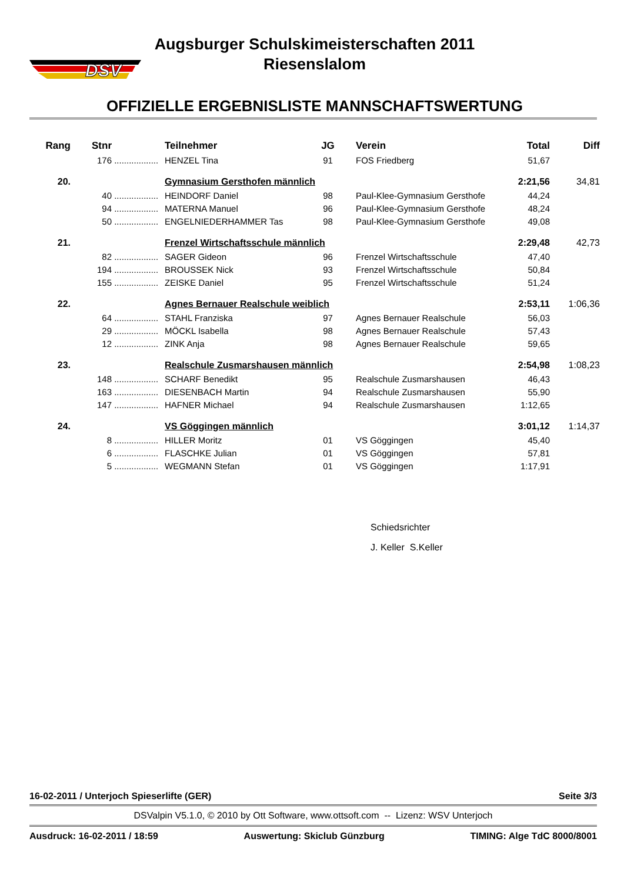DSV
Augsburger Schulskimeisterschaften 2011
Riesenslalom
OFFIZIELLE ERGEBNISLISTE MANNSCHAFTSWERTUNG
| Rang | Stnr | | Teilnehmer | JG | Verein | Total | Diff |
| --- | --- | --- | --- | --- | --- | --- | --- |
| | 176 | .................. | HENZEL Tina | 91 | FOS Friedberg | 51,67 | |
| 20. | | | Gymnasium Gersthofen männlich | | | 2:21,56 | 34,81 |
| | 40 | .................. | HEINDORF Daniel | 98 | Paul-Klee-Gymnasium Gersthofe | 44,24 | |
| | 94 | .................. | MATERNA Manuel | 96 | Paul-Klee-Gymnasium Gersthofe | 48,24 | |
| | 50 | .................. | ENGELNIEDERHAMMER Tas | 98 | Paul-Klee-Gymnasium Gersthofe | 49,08 | |
| 21. | | | Frenzel Wirtschaftsschule männlich | | | 2:29,48 | 42,73 |
| | 82 | .................. | SAGER Gideon | 96 | Frenzel Wirtschaftsschule | 47,40 | |
| | 194 | .................. | BROUSSEK Nick | 93 | Frenzel Wirtschaftsschule | 50,84 | |
| | 155 | .................. | ZEISKE Daniel | 95 | Frenzel Wirtschaftsschule | 51,24 | |
| 22. | | | Agnes Bernauer Realschule weiblich | | | 2:53,11 | 1:06,36 |
| | 64 | .................. | STAHL Franziska | 97 | Agnes Bernauer Realschule | 56,03 | |
| | 29 | .................. | MÖCKL Isabella | 98 | Agnes Bernauer Realschule | 57,43 | |
| | 12 | .................. | ZINK Anja | 98 | Agnes Bernauer Realschule | 59,65 | |
| 23. | | | Realschule Zusmarshausen männlich | | | 2:54,98 | 1:08,23 |
| | 148 | .................. | SCHARF Benedikt | 95 | Realschule Zusmarshausen | 46,43 | |
| | 163 | .................. | DIESENBACH Martin | 94 | Realschule Zusmarshausen | 55,90 | |
| | 147 | .................. | HAFNER Michael | 94 | Realschule Zusmarshausen | 1:12,65 | |
| 24. | | | VS Göggingen männlich | | | 3:01,12 | 1:14,37 |
| | 8 | .................. | HILLER Moritz | 01 | VS Göggingen | 45,40 | |
| | 6 | .................. | FLASCHKE Julian | 01 | VS Göggingen | 57,81 | |
| | 5 | .................. | WEGMANN Stefan | 01 | VS Göggingen | 1:17,91 | |
Schiedsrichter
J. Keller S.Keller
16-02-2011 / Unterjoch Spieserlifte (GER) Seite 3/3
DSValpin V5.1.0, © 2010 by Ott Software, www.ottsoft.com -- Lizenz: WSV Unterjoch
Ausdruck: 16-02-2011 / 18:59 Auswertung: Skiclub Günzburg TIMING: Alge TdC 8000/8001